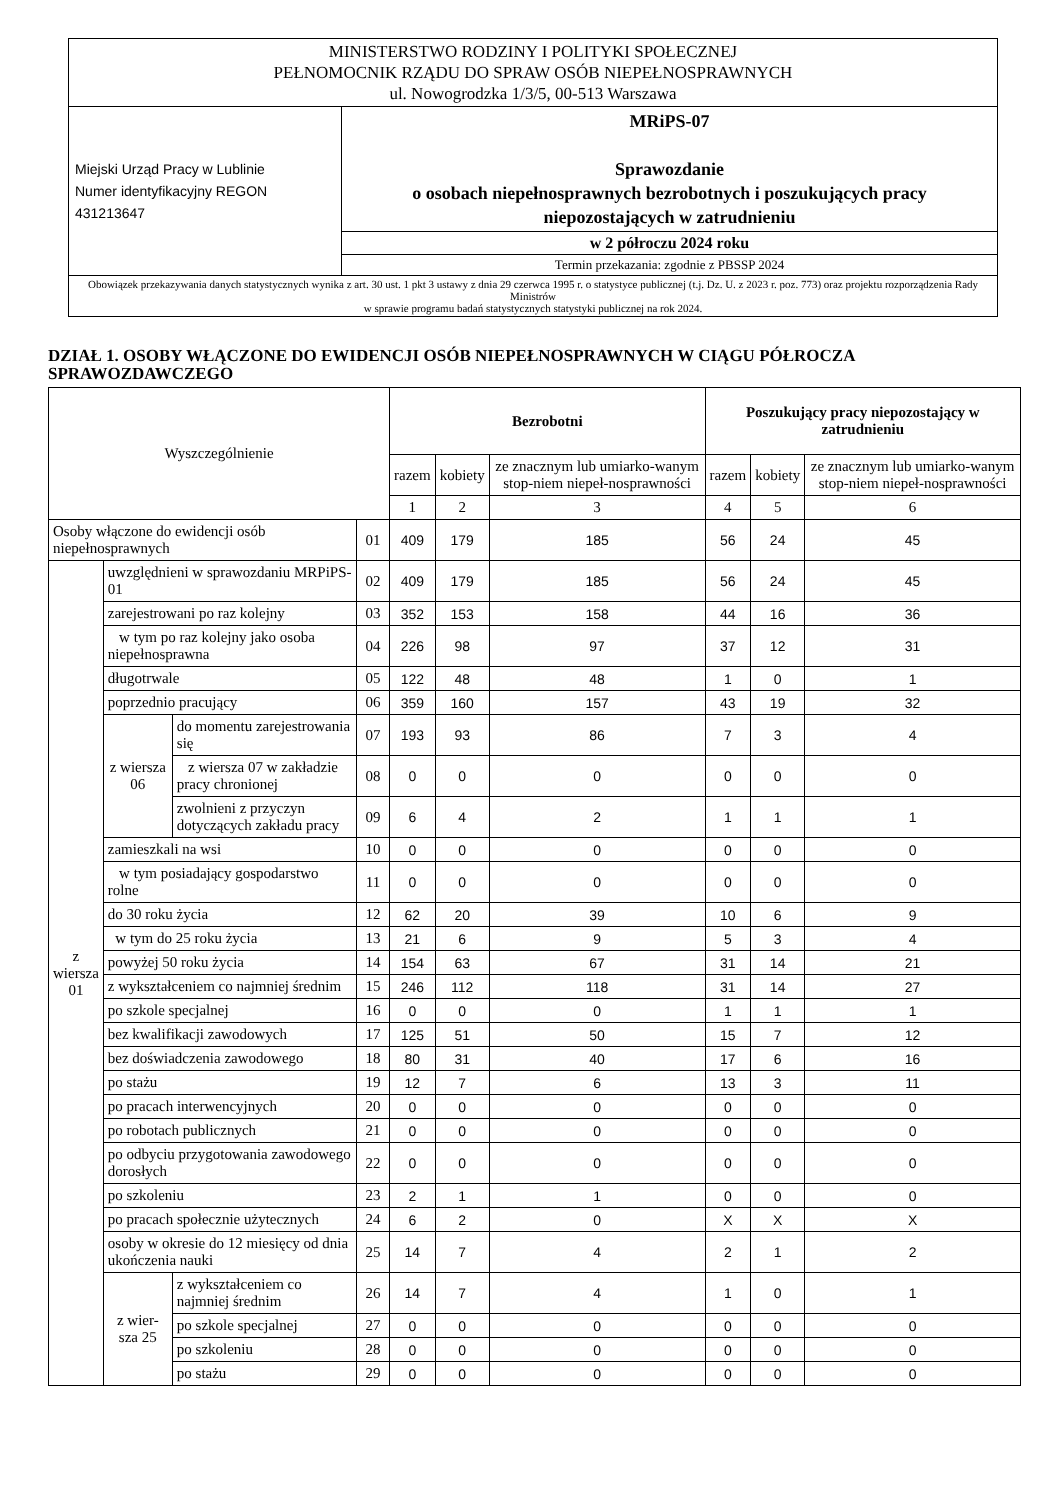| MINISTERSTWO RODZINY I POLITYKI SPOŁECZNEJ PEŁNOMOCNIK RZĄDU DO SPRAW OSÓB NIEPEŁNOSPRAWNYCH ul. Nowogrodzka 1/3/5, 00-513 Warszawa | |
| Miejski Urząd Pracy w Lublinie Numer identyfikacyjny REGON 431213647 | MRiPS-07 Sprawozdanie o osobach niepełnosprawnych bezrobotnych i poszukujących pracy niepozostających w zatrudnieniu |
| | w 2 półroczu 2024 roku |
| | Termin przekazania: zgodnie z PBSSP 2024 |
| Obowiązek przekazywania danych statystycznych wynika z art. 30 ust. 1 pkt 3 ustawy z dnia 29 czerwca 1995 r. o statystyce publicznej (t.j. Dz. U. z 2023 r. poz. 773) oraz projektu rozporządzenia Rady Ministrów w sprawie programu badań statystycznych statystyki publicznej na rok 2024. | |
DZIAŁ 1. OSOBY WŁĄCZONE DO EWIDENCJI OSÓB NIEPEŁNOSPRAWNYCH W CIĄGU PÓŁROCZA SPRAWOZDAWCZEGO
| Wyszczególnienie | | | | Bezrobotni | | | Poszukujący pracy niepozostający w zatrudnieniu | | |
| --- | --- | --- | --- | --- | --- | --- | --- | --- | --- |
| | | | | razem | kobiety | ze znacznym lub umiarko-wanym stop-niem niepeł-nosprawności | razem | kobiety | ze znacznym lub umiarko-wanym stop-niem niepeł-nosprawności |
| | | | | 1 | 2 | 3 | 4 | 5 | 6 |
| Osoby włączone do ewidencji osób niepełnosprawnych | | | 01 | 409 | 179 | 185 | 56 | 24 | 45 |
| z wiersza 01 | uwzględnieni w sprawozdaniu MRPiPS-01 | | 02 | 409 | 179 | 185 | 56 | 24 | 45 |
| | zarejestrowani po raz kolejny | | 03 | 352 | 153 | 158 | 44 | 16 | 36 |
| | w tym po raz kolejny jako osoba niepełnosprawna | | 04 | 226 | 98 | 97 | 37 | 12 | 31 |
| | długotrwale | | 05 | 122 | 48 | 48 | 1 | 0 | 1 |
| | poprzednio pracujący | | 06 | 359 | 160 | 157 | 43 | 19 | 32 |
| | z wiersza 06 | do momentu zarejestrowania się | 07 | 193 | 93 | 86 | 7 | 3 | 4 |
| | | z wiersza 07 w zakładzie pracy chronionej | 08 | 0 | 0 | 0 | 0 | 0 | 0 |
| | | zwolnieni z przyczyn dotyczących zakładu pracy | 09 | 6 | 4 | 2 | 1 | 1 | 1 |
| | zamieszkali na wsi | | 10 | 0 | 0 | 0 | 0 | 0 | 0 |
| | w tym posiadający gospodarstwo rolne | | 11 | 0 | 0 | 0 | 0 | 0 | 0 |
| | do 30 roku życia | | 12 | 62 | 20 | 39 | 10 | 6 | 9 |
| | w tym do 25 roku życia | | 13 | 21 | 6 | 9 | 5 | 3 | 4 |
| | powyżej 50 roku życia | | 14 | 154 | 63 | 67 | 31 | 14 | 21 |
| | z wykształceniem co najmniej średnim | | 15 | 246 | 112 | 118 | 31 | 14 | 27 |
| | po szkole specjalnej | | 16 | 0 | 0 | 0 | 1 | 1 | 1 |
| | bez kwalifikacji zawodowych | | 17 | 125 | 51 | 50 | 15 | 7 | 12 |
| | bez doświadczenia zawodowego | | 18 | 80 | 31 | 40 | 17 | 6 | 16 |
| | po stażu | | 19 | 12 | 7 | 6 | 13 | 3 | 11 |
| | po pracach interwencyjnych | | 20 | 0 | 0 | 0 | 0 | 0 | 0 |
| | po robotach publicznych | | 21 | 0 | 0 | 0 | 0 | 0 | 0 |
| | po odbyciu przygotowania zawodowego dorosłych | | 22 | 0 | 0 | 0 | 0 | 0 | 0 |
| | po szkoleniu | | 23 | 2 | 1 | 1 | 0 | 0 | 0 |
| | po pracach społecznie użytecznych | | 24 | 6 | 2 | 0 | X | X | X |
| | osoby w okresie do 12 miesięcy od dnia ukończenia nauki | | 25 | 14 | 7 | 4 | 2 | 1 | 2 |
| | z wier-sza 25 | z wykształceniem co najmniej średnim | 26 | 14 | 7 | 4 | 1 | 0 | 1 |
| | | po szkole specjalnej | 27 | 0 | 0 | 0 | 0 | 0 | 0 |
| | | po szkoleniu | 28 | 0 | 0 | 0 | 0 | 0 | 0 |
| | | po stażu | 29 | 0 | 0 | 0 | 0 | 0 | 0 |